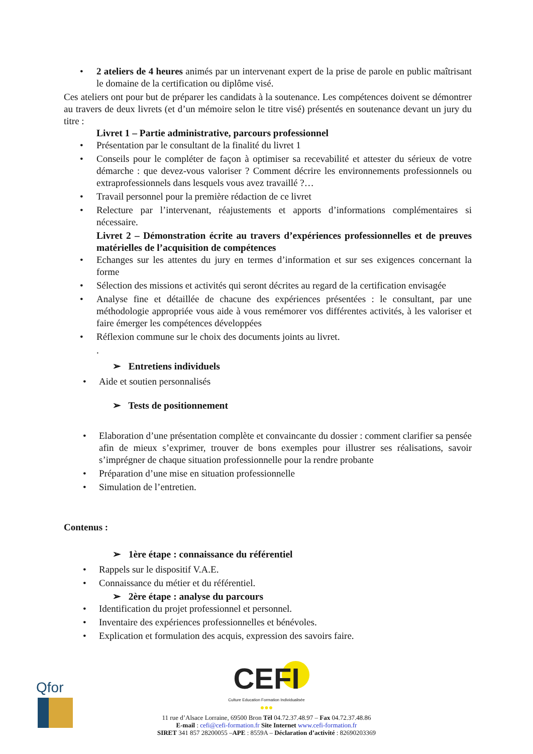• 2 ateliers de 4 heures animés par un intervenant expert de la prise de parole en public maîtrisant le domaine de la certification ou diplôme visé.
Ces ateliers ont pour but de préparer les candidats à la soutenance. Les compétences doivent se démontrer au travers de deux livrets (et d’un mémoire selon le titre visé) présentés en soutenance devant un jury du titre :
Livret 1 – Partie administrative, parcours professionnel
• Présentation par le consultant de la finalité du livret 1
• Conseils pour le compléter de façon à optimiser sa recevabilité et attester du sérieux de votre démarche : que devez-vous valoriser ? Comment décrire les environnements professionnels ou extraprofessionnels dans lesquels vous avez travaillé ?…
• Travail personnel pour la première rédaction de ce livret
• Relecture par l’intervenant, réajustements et apports d’informations complémentaires si nécessaire.
Livret 2 – Démonstration écrite au travers d’expériences professionnelles et de preuves matérielles de l’acquisition de compétences
• Echanges sur les attentes du jury en termes d’information et sur ses exigences concernant la forme
• Sélection des missions et activités qui seront décrites au regard de la certification envisagée
• Analyse fine et détaillée de chacune des expériences présentées : le consultant, par une méthodologie appropriée vous aide à vous remémorer vos différentes activités, à les valoriser et faire émerger les compétences développées
• Réflexion commune sur le choix des documents joints au livret.
.
➢ Entretiens individuels
• Aide et soutien personnalisés
➢ Tests de positionnement
• Elaboration d’une présentation complète et convaincante du dossier : comment clarifier sa pensée afin de mieux s’exprimer, trouver de bons exemples pour illustrer ses réalisations, savoir s’imprégner de chaque situation professionnelle pour la rendre probante
• Préparation d’une mise en situation professionnelle
• Simulation de l’entretien.
Contenus :
➢ 1ère étape : connaissance du référentiel
• Rappels sur le dispositif V.A.E.
• Connaissance du métier et du référentiel.
➢ 2ère étape : analyse du parcours
• Identification du projet professionnel et personnel.
• Inventaire des expériences professionnelles et bénévoles.
• Explication et formulation des acquis, expression des savoirs faire.
Qfor
CEFI
Culture Education Formation Individualisée ●●●
11 rue d’Alsace Lorraine, 69500 Bron Tèl 04.72.37.48.97 – Fax 04.72.37.48.86
E-mail : cefi@cefi-formation.fr Site Internet www.cefi-formation.fr
SIRET 341 857 28200055 –APE : 8559A – Déclaration d’activité : 82690203369